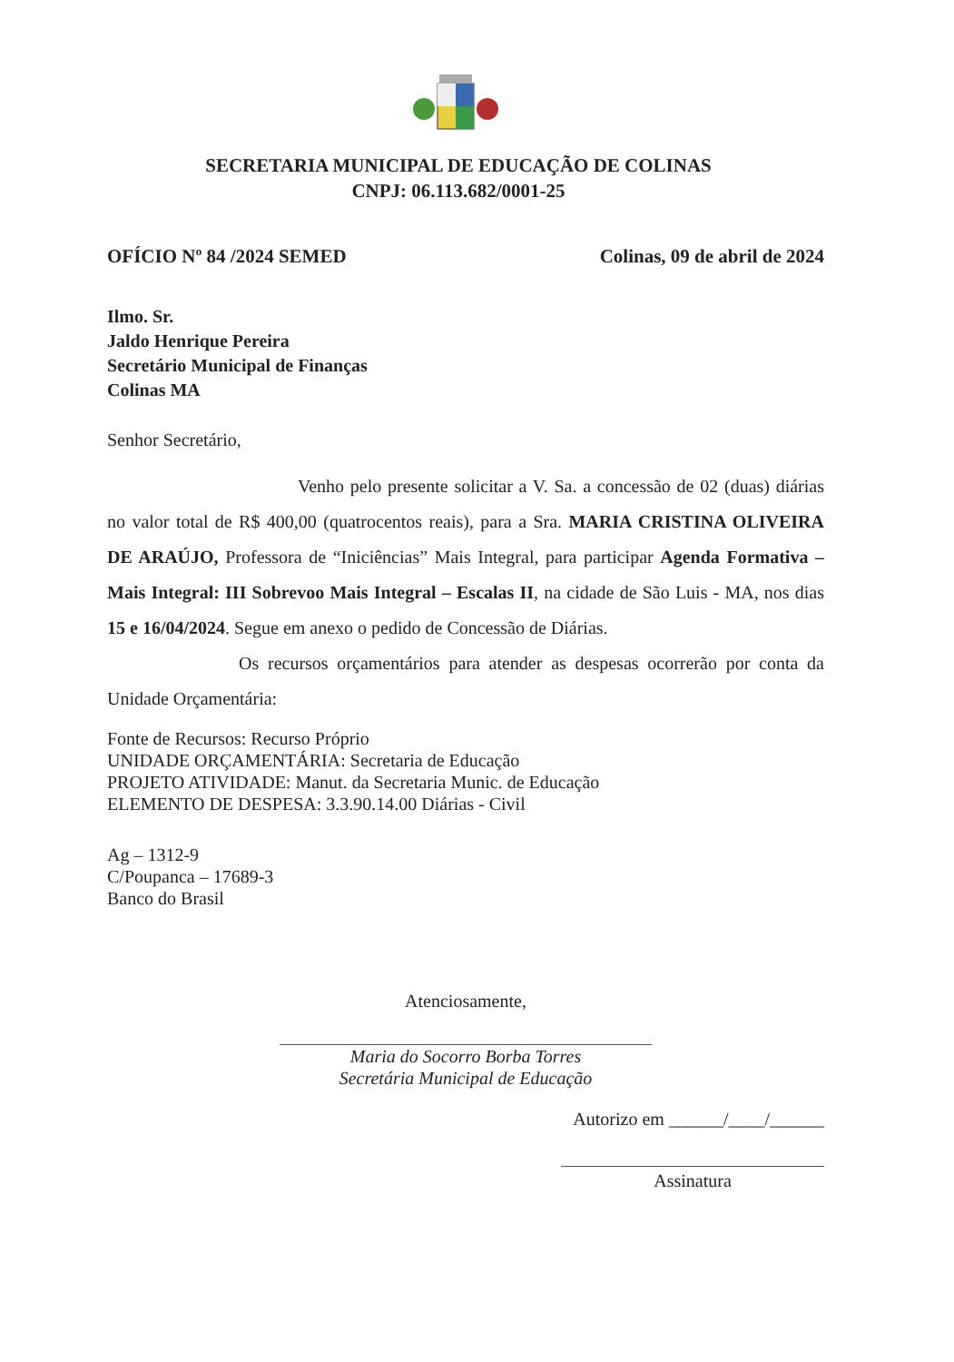SECRETARIA MUNICIPAL DE EDUCAÇÃO DE COLINAS
CNPJ: 06.113.682/0001-25
OFÍCIO Nº 84 /2024 SEMED Colinas, 09 de abril de 2024
Ilmo. Sr.
Jaldo Henrique Pereira
Secretário Municipal de Finanças
Colinas MA
Senhor Secretário,
Venho pelo presente solicitar a V. Sa. a concessão de 02 (duas) diárias no valor total de R$ 400,00 (quatrocentos reais), para a Sra. MARIA CRISTINA OLIVEIRA DE ARAÚJO, Professora de “Iniciências” Mais Integral, para participar Agenda Formativa – Mais Integral: III Sobrevoo Mais Integral – Escalas II, na cidade de São Luis - MA, nos dias 15 e 16/04/2024. Segue em anexo o pedido de Concessão de Diárias.
Os recursos orçamentários para atender as despesas ocorrerão por conta da Unidade Orçamentária:
Fonte de Recursos: Recurso Próprio
UNIDADE ORÇAMENTÁRIA: Secretaria de Educação
PROJETO ATIVIDADE: Manut. da Secretaria Munic. de Educação
ELEMENTO DE DESPESA: 3.3.90.14.00 Diárias - Civil
Ag – 1312-9
C/Poupanca – 17689-3
Banco do Brasil
Atenciosamente,
Maria do Socorro Borba Torres
Secretária Municipal de Educação
Autorizo em ______/____/______
Assinatura